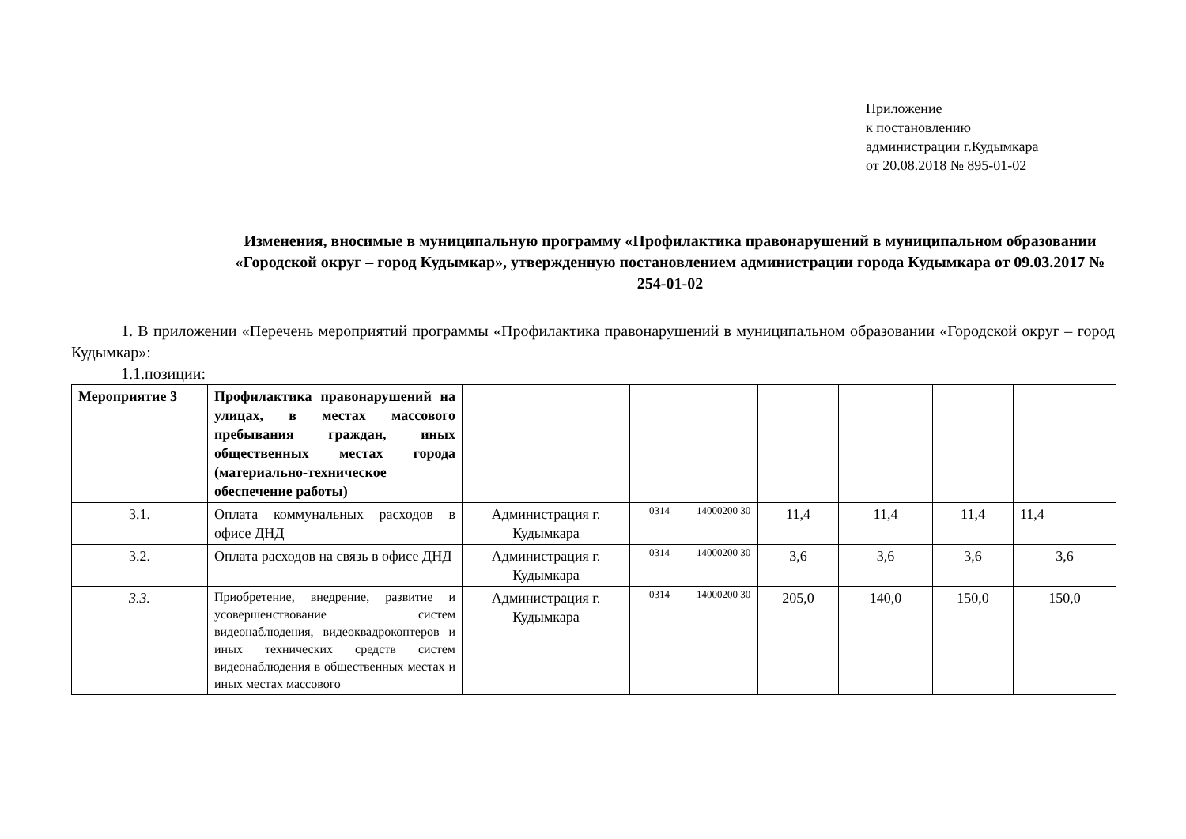Приложение
к постановлению
администрации г.Кудымкара
от 20.08.2018 № 895-01-02
Изменения, вносимые в муниципальную программу «Профилактика правонарушений в муниципальном образовании «Городской округ – город Кудымкар», утвержденную постановлением администрации города Кудымкара от 09.03.2017 № 254-01-02
1. В приложении «Перечень мероприятий программы «Профилактика правонарушений в муниципальном образовании «Городской округ – город Кудымкар»:
1.1.позиции:
| Мероприятие 3 | Профилактика правонарушений на улицах, в местах массового пребывания граждан, иных общественных местах города (материально-техническое обеспечение работы) | | | | | | | |
| 3.1. | Оплата коммунальных расходов в офисе ДНД | Администрация г. Кудымкара | 0314 | 14000200 30 | 11,4 | 11,4 | 11,4 | 11,4 |
| 3.2. | Оплата расходов на связь в офисе ДНД | Администрация г. Кудымкара | 0314 | 14000200 30 | 3,6 | 3,6 | 3,6 | 3,6 |
| 3.3. | Приобретение, внедрение, развитие и усовершенствование систем видеонаблюдения, видеоквадрокоптеров и иных технических средств систем видеонаблюдения в общественных местах и иных местах массового | Администрация г. Кудымкара | 0314 | 14000200 30 | 205,0 | 140,0 | 150,0 | 150,0 |